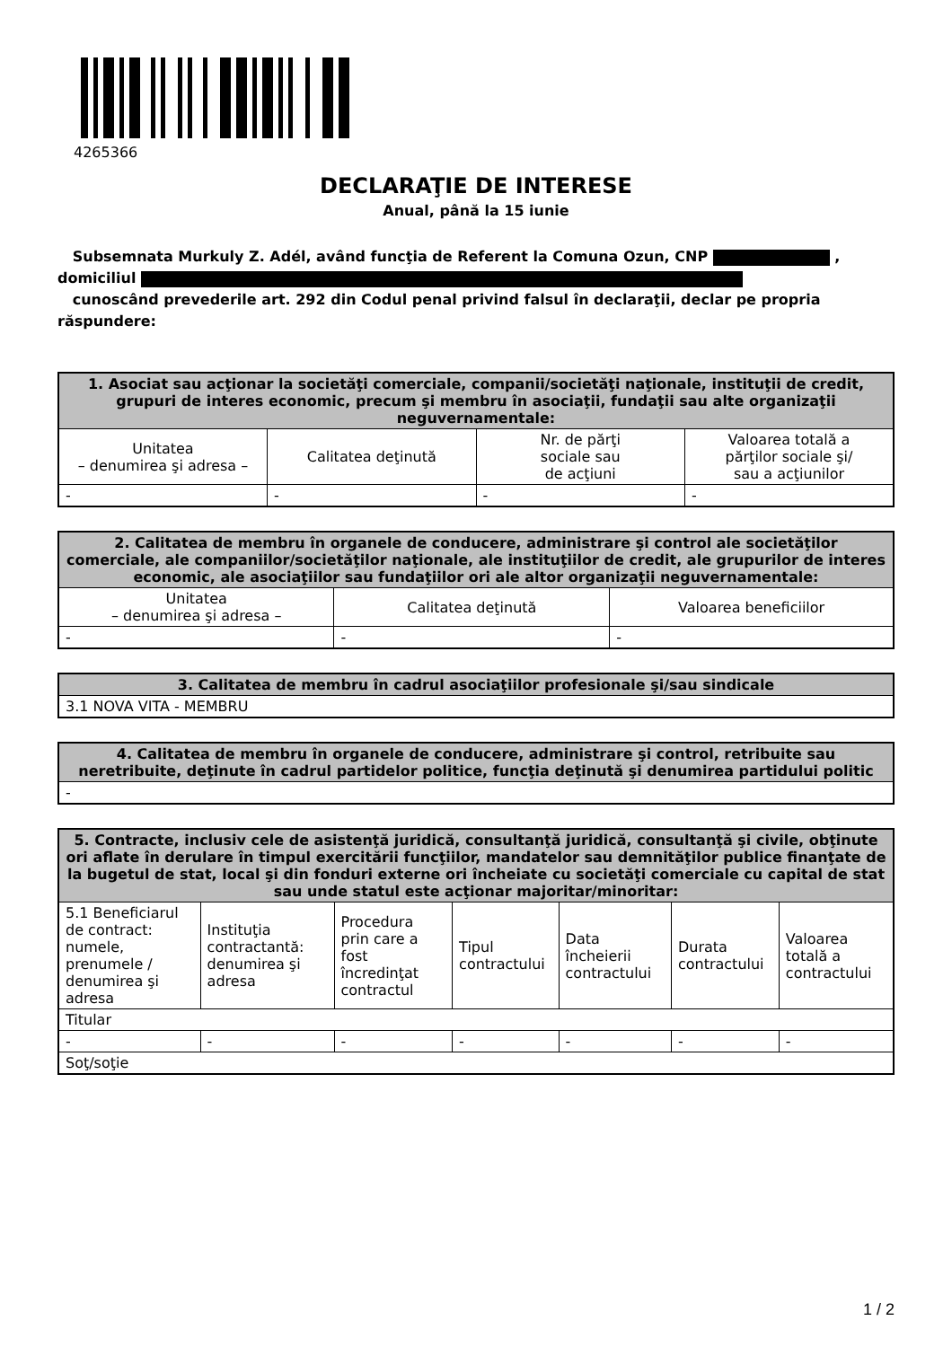4265366
DECLARAŢIE DE INTERESE
Anual, până la 15 iunie
Subsemnata Murkuly Z. Adél, având funcţia de Referent la Comuna Ozun, CNP ,
domiciliul
cunoscând prevederile art. 292 din Codul penal privind falsul în declaraţii, declar pe propria răspundere:
| 1. Asociat sau acţionar la societăţi comerciale, companii/societăţi naţionale, instituţii de credit, grupuri de interes economic, precum şi membru în asociaţii, fundaţii sau alte organizaţii neguvernamentale: | | | |
| --- | --- | --- | --- |
| Unitatea – denumirea şi adresa – | Calitatea deţinută | Nr. de părţi sociale sau de acţiuni | Valoarea totală a părţilor sociale şi/ sau a acţiunilor |
| - | - | - | - |
| 2. Calitatea de membru în organele de conducere, administrare şi control ale societăţilor comerciale, ale companiilor/societăţilor naţionale, ale instituţiilor de credit, ale grupurilor de interes economic, ale asociaţiilor sau fundaţiilor ori ale altor organizaţii neguvernamentale: | | |
| --- | --- | --- |
| Unitatea – denumirea şi adresa – | Calitatea deţinută | Valoarea beneficiilor |
| - | - | - |
| 3. Calitatea de membru în cadrul asociaţiilor profesionale şi/sau sindicale |
| --- |
| 3.1 NOVA VITA - MEMBRU |
| 4. Calitatea de membru în organele de conducere, administrare şi control, retribuite sau neretribuite, deţinute în cadrul partidelor politice, funcţia deţinută şi denumirea partidului politic |
| --- |
| - |
| 5. Contracte, inclusiv cele de asistenţă juridică, consultanţă juridică, consultanţă şi civile, obţinute ori aflate în derulare în timpul exercitării funcţiilor, mandatelor sau demnităţilor publice finanţate de la bugetul de stat, local şi din fonduri externe ori încheiate cu societăţi comerciale cu capital de stat sau unde statul este acţionar majoritar/minoritar: | | | | | | |
| --- | --- | --- | --- | --- | --- | --- |
| 5.1 Beneficiarul de contract: numele, prenumele / denumirea şi adresa | Instituţia contractantă: denumirea şi adresa | Procedura prin care a fost încredinţat contractul | Tipul contractului | Data încheierii contractului | Durata contractului | Valoarea totală a contractului |
| Titular | | | | | | |
| - | - | - | - | - | - | - |
| Soţ/soţie | | | | | | |
1 / 2